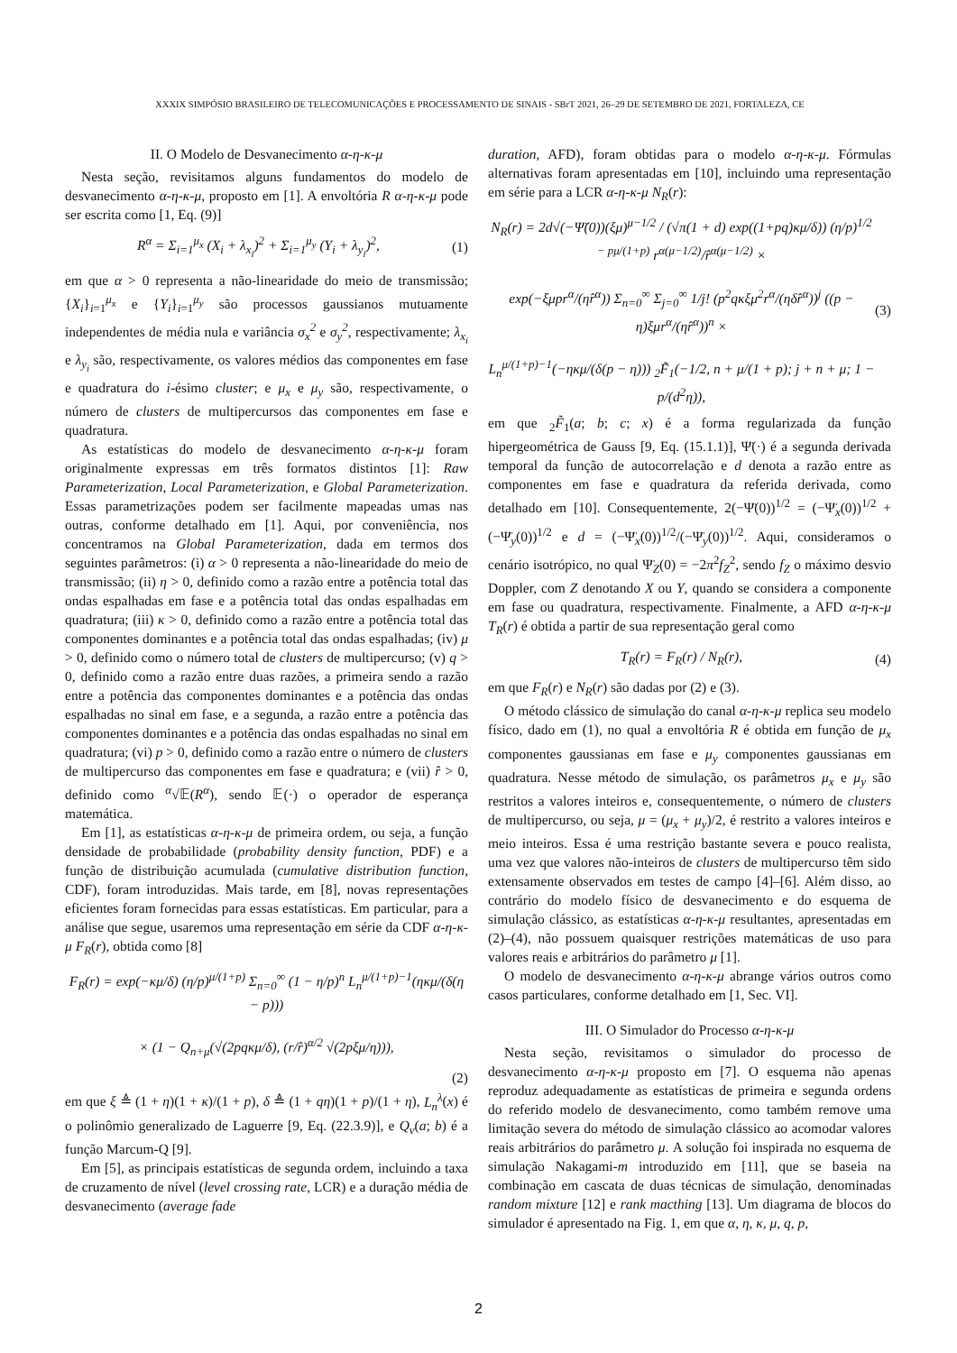XXXIX SIMPÓSIO BRASILEIRO DE TELECOMUNICAÇÕES E PROCESSAMENTO DE SINAIS - SBrT 2021, 26–29 DE SETEMBRO DE 2021, FORTALEZA, CE
II. O Modelo de Desvanecimento α-η-κ-μ
Nesta seção, revisitamos alguns fundamentos do modelo de desvanecimento α-η-κ-μ, proposto em [1]. A envoltória R α-η-κ-μ pode ser escrita como [1, Eq. (9)]
R<sup>α</sup> = Σ<sub>i=1</sub><sup>μ<sub>x</sub></sup> (X<sub>i</sub> + λ<sub>x<sub>i</sub></sub>)<sup>2</sup> + Σ<sub>i=1</sub><sup>μ<sub>y</sub></sup> (Y<sub>i</sub> + λ<sub>y<sub>i</sub></sub>)<sup>2</sup>, (1)
em que α > 0 representa a não-linearidade do meio de transmissão; {X<sub>i</sub>}<sub>i=1</sub><sup>μ<sub>x</sub></sup> e {Y<sub>i</sub>}<sub>i=1</sub><sup>μ<sub>y</sub></sup> são processos gaussianos mutuamente independentes de média nula e variância σ<sub>x</sub><sup>2</sup> e σ<sub>y</sub><sup>2</sup>, respectivamente; λ<sub>x<sub>i</sub></sub> e λ<sub>y<sub>i</sub></sub> são, respectivamente, os valores médios das componentes em fase e quadratura do i-ésimo cluster; e μ<sub>x</sub> e μ<sub>y</sub> são, respectivamente, o número de clusters de multipercursos das componentes em fase e quadratura.
As estatísticas do modelo de desvanecimento α-η-κ-μ foram originalmente expressas em três formatos distintos [1]: Raw Parameterization, Local Parameterization, e Global Parameterization. Essas parametrizações podem ser facilmente mapeadas umas nas outras, conforme detalhado em [1]. Aqui, por conveniência, nos concentramos na Global Parameterization, dada em termos dos seguintes parâmetros: (i) α > 0 representa a não-linearidade do meio de transmissão; (ii) η > 0, definido como a razão entre a potência total das ondas espalhadas em fase e a potência total das ondas espalhadas em quadratura; (iii) κ > 0, definido como a razão entre a potência total das componentes dominantes e a potência total das ondas espalhadas; (iv) μ > 0, definido como o número total de clusters de multipercurso; (v) q > 0, definido como a razão entre duas razões, a primeira sendo a razão entre a potência das componentes dominantes e a potência das ondas espalhadas no sinal em fase, e a segunda, a razão entre a potência das componentes dominantes e a potência das ondas espalhadas no sinal em quadratura; (vi) p > 0, definido como a razão entre o número de clusters de multipercurso das componentes em fase e quadratura; e (vii) r̂ > 0, definido como <sup>α</sup>√𝔼(R<sup>α</sup>), sendo 𝔼(·) o operador de esperança matemática.
Em [1], as estatísticas α-η-κ-μ de primeira ordem, ou seja, a função densidade de probabilidade (probability density function, PDF) e a função de distribuição acumulada (cumulative distribution function, CDF), foram introduzidas. Mais tarde, em [8], novas representações eficientes foram fornecidas para essas estatísticas. Em particular, para a análise que segue, usaremos uma representação em série da CDF α-η-κ-μ F<sub>R</sub>(r), obtida como [8]
F<sub>R</sub>(r) = exp(−κμ/δ) (η/p)<sup>μ/(1+p)</sup> Σ<sub>n=0</sub><sup>∞</sup> (1 − η/p)<sup>n</sup> L<sub>n</sub><sup>μ/(1+p)−1</sup>(ηκμ/(δ(η − p)))
× (1 − Q<sub>n+μ</sub>(√(2pqκμ/δ), (r/r̂)<sup>α/2</sup> √(2pξμ/η))),
(2)
em que ξ ≜ (1 + η)(1 + κ)/(1 + p), δ ≜ (1 + qη)(1 + p)/(1 + η), L<sub>n</sub><sup>λ</sup>(x) é o polinômio generalizado de Laguerre [9, Eq. (22.3.9)], e Q<sub>v</sub>(a; b) é a função Marcum-Q [9].
Em [5], as principais estatísticas de segunda ordem, incluindo a taxa de cruzamento de nível (level crossing rate, LCR) e a duração média de desvanecimento (average fade
duration, AFD), foram obtidas para o modelo α-η-κ-μ. Fórmulas alternativas foram apresentadas em [10], incluindo uma representação em série para a LCR α-η-κ-μ N<sub>R</sub>(r):
N<sub>R</sub>(r) = 2d√(−Ψ̈(0))(ξμ)<sup>μ−1/2</sup> / (√π(1 + d) exp((1+pq)κμ/δ)) (η/p)<sup>1/2 − pμ/(1+p)</sup> r<sup>α(μ−1/2)</sup>/r̂<sup>α(μ−1/2)</sup> ×
exp(−ξμpr<sup>α</sup>/(ηr̂<sup>α</sup>)) Σ<sub>n=0</sub><sup>∞</sup> Σ<sub>j=0</sub><sup>∞</sup> 1/j! (p<sup>2</sup>qκξμ<sup>2</sup>r<sup>α</sup>/(ηδr̂<sup>α</sup>))<sup>j</sup> ((p − η)ξμr<sup>α</sup>/(ηr̂<sup>α</sup>))<sup>n</sup> ×
L<sub>n</sub><sup>μ/(1+p)−1</sup>(−ηκμ/(δ(p − η))) <sub>2</sub>F̃<sub>1</sub>(−1/2, n + μ/(1 + p); j + n + μ; 1 − p/(d<sup>2</sup>η)), (3)
em que <sub>2</sub>F̃<sub>1</sub>(a; b; c; x) é a forma regularizada da função hipergeométrica de Gauss [9, Eq. (15.1.1)], Ψ̈(·) é a segunda derivada temporal da função de autocorrelação e d denota a razão entre as componentes em fase e quadratura da referida derivada, como detalhado em [10]. Consequentemente, 2(−Ψ̈(0))<sup>1/2</sup> = (−Ψ̈<sub>x</sub>(0))<sup>1/2</sup> + (−Ψ̈<sub>y</sub>(0))<sup>1/2</sup> e d = (−Ψ̈<sub>x</sub>(0))<sup>1/2</sup>/(−Ψ̈<sub>y</sub>(0))<sup>1/2</sup>. Aqui, consideramos o cenário isotrópico, no qual Ψ̈<sub>Z</sub>(0) = −2π<sup>2</sup>f<sub>Z</sub><sup>2</sup>, sendo f<sub>Z</sub> o máximo desvio Doppler, com Z denotando X ou Y, quando se considera a componente em fase ou quadratura, respectivamente. Finalmente, a AFD α-η-κ-μ T<sub>R</sub>(r) é obtida a partir de sua representação geral como
T<sub>R</sub>(r) = F<sub>R</sub>(r) / N<sub>R</sub>(r), (4)
em que F<sub>R</sub>(r) e N<sub>R</sub>(r) são dadas por (2) e (3).
O método clássico de simulação do canal α-η-κ-μ replica seu modelo físico, dado em (1), no qual a envoltória R é obtida em função de μ<sub>x</sub> componentes gaussianas em fase e μ<sub>y</sub> componentes gaussianas em quadratura. Nesse método de simulação, os parâmetros μ<sub>x</sub> e μ<sub>y</sub> são restritos a valores inteiros e, consequentemente, o número de clusters de multipercurso, ou seja, μ = (μ<sub>x</sub> + μ<sub>y</sub>)/2, é restrito a valores inteiros e meio inteiros. Essa é uma restrição bastante severa e pouco realista, uma vez que valores não-inteiros de clusters de multipercurso têm sido extensamente observados em testes de campo [4]–[6]. Além disso, ao contrário do modelo físico de desvanecimento e do esquema de simulação clássico, as estatísticas α-η-κ-μ resultantes, apresentadas em (2)–(4), não possuem quaisquer restrições matemáticas de uso para valores reais e arbitrários do parâmetro μ [1].
O modelo de desvanecimento α-η-κ-μ abrange vários outros como casos particulares, conforme detalhado em [1, Sec. VI].
III. O Simulador do Processo α-η-κ-μ
Nesta seção, revisitamos o simulador do processo de desvanecimento α-η-κ-μ proposto em [7]. O esquema não apenas reproduz adequadamente as estatísticas de primeira e segunda ordens do referido modelo de desvanecimento, como também remove uma limitação severa do método de simulação clássico ao acomodar valores reais arbitrários do parâmetro μ. A solução foi inspirada no esquema de simulação Nakagami-m introduzido em [11], que se baseia na combinação em cascata de duas técnicas de simulação, denominadas random mixture [12] e rank macthing [13]. Um diagrama de blocos do simulador é apresentado na Fig. 1, em que α, η, κ, μ, q, p,
2